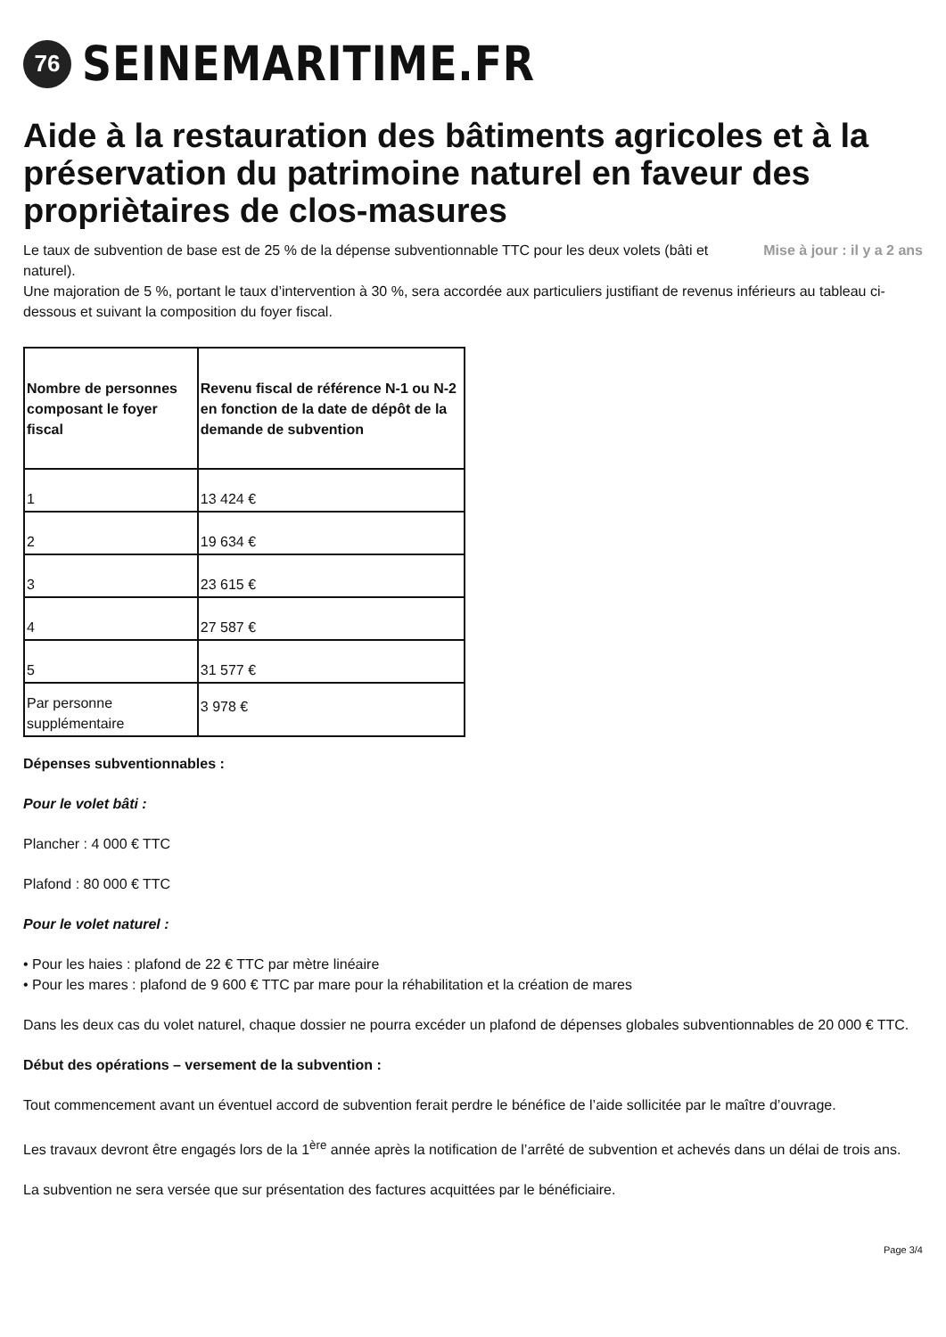76
SEINEMARITIME.FR
Aide à la restauration des bâtiments agricoles et à la préservation du patrimoine naturel en faveur des propriètaires de clos-masures
Mise à jour : il y a 2 ans Le taux de subvention de base est de 25 % de la dépense subventionnable TTC pour les deux volets (bâti et naturel).
Une majoration de 5 %, portant le taux d’intervention à 30 %, sera accordée aux particuliers justifiant de revenus inférieurs au tableau ci-dessous et suivant la composition du foyer fiscal.
| Nombre de personnes composant le foyer fiscal | Revenu fiscal de référence N-1 ou N-2 en fonction de la date de dépôt de la demande de subvention |
| --- | --- |
| 1 | 13 424 € |
| 2 | 19 634 € |
| 3 | 23 615 € |
| 4 | 27 587 € |
| 5 | 31 577 € |
| Par personne supplémentaire | 3 978 € |
Dépenses subventionnables :
Pour le volet bâti :
Plancher : 4 000 € TTC
Plafond : 80 000 € TTC
Pour le volet naturel :
• Pour les haies : plafond de 22 € TTC par mètre linéaire
• Pour les mares : plafond de 9 600 € TTC par mare pour la réhabilitation et la création de mares
Dans les deux cas du volet naturel, chaque dossier ne pourra excéder un plafond de dépenses globales subventionnables de 20 000 € TTC.
Début des opérations – versement de la subvention :
Tout commencement avant un éventuel accord de subvention ferait perdre le bénéfice de l’aide sollicitée par le maître d’ouvrage.
Les travaux devront être engagés lors de la 1<sup>ère</sup> année après la notification de l’arrêté de subvention et achevés dans un délai de trois ans.
La subvention ne sera versée que sur présentation des factures acquittées par le bénéficiaire.
Page 3/4